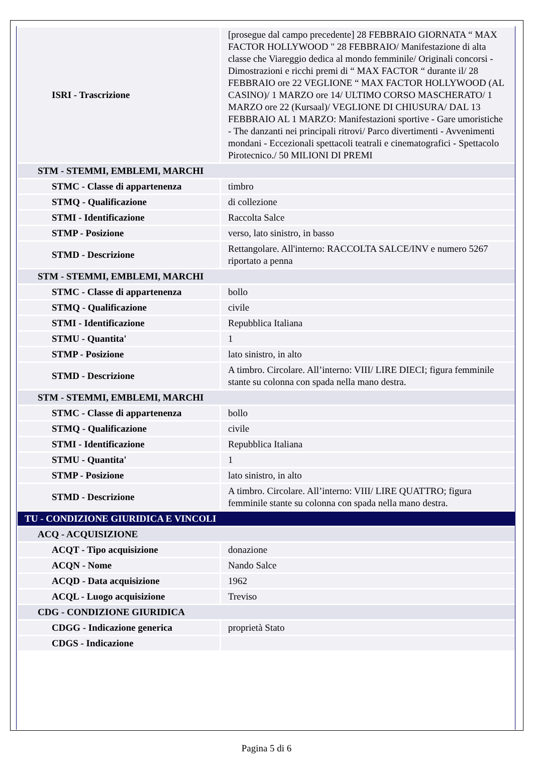| ISRI - Trascrizione | [prosegue dal campo precedente] 28 FEBBRAIO GIORNATA “ MAX FACTOR HOLLYWOOD " 28 FEBBRAIO/ Manifestazione di alta classe che Viareggio dedica al mondo femminile/ Originali concorsi - Dimostrazioni e ricchi premi di “ MAX FACTOR “ durante il/ 28 FEBBRAIO ore 22 VEGLIONE “ MAX FACTOR HOLLYWOOD (AL CASINO)/ 1 MARZO ore 14/ ULTIMO CORSO MASCHERATO/ 1 MARZO ore 22 (Kursaal)/ VEGLIONE DI CHIUSURA/ DAL 13 FEBBRAIO AL 1 MARZO: Manifestazioni sportive - Gare umoristiche - The danzanti nei principali ritrovi/ Parco divertimenti - Avvenimenti mondani - Eccezionali spettacoli teatrali e cinematografici - Spettacolo Pirotecnico./ 50 MILIONI DI PREMI |
| STM - STEMMI, EMBLEMI, MARCHI | |
| STMC - Classe di appartenenza | timbro |
| STMQ - Qualificazione | di collezione |
| STMI - Identificazione | Raccolta Salce |
| STMP - Posizione | verso, lato sinistro, in basso |
| STMD - Descrizione | Rettangolare. All'interno: RACCOLTA SALCE/INV e numero 5267 riportato a penna |
| STM - STEMMI, EMBLEMI, MARCHI | |
| STMC - Classe di appartenenza | bollo |
| STMQ - Qualificazione | civile |
| STMI - Identificazione | Repubblica Italiana |
| STMU - Quantita' | 1 |
| STMP - Posizione | lato sinistro, in alto |
| STMD - Descrizione | A timbro. Circolare. All’interno: VIII/ LIRE DIECI; figura femminile stante su colonna con spada nella mano destra. |
| STM - STEMMI, EMBLEMI, MARCHI | |
| STMC - Classe di appartenenza | bollo |
| STMQ - Qualificazione | civile |
| STMI - Identificazione | Repubblica Italiana |
| STMU - Quantita' | 1 |
| STMP - Posizione | lato sinistro, in alto |
| STMD - Descrizione | A timbro. Circolare. All’interno: VIII/ LIRE QUATTRO; figura femminile stante su colonna con spada nella mano destra. |
| TU - CONDIZIONE GIURIDICA E VINCOLI | |
| ACQ - ACQUISIZIONE | |
| ACQT - Tipo acquisizione | donazione |
| ACQN - Nome | Nando Salce |
| ACQD - Data acquisizione | 1962 |
| ACQL - Luogo acquisizione | Treviso |
| CDG - CONDIZIONE GIURIDICA | |
| CDGG - Indicazione generica | proprietà Stato |
| CDGS - Indicazione | |
Pagina 5 di 6